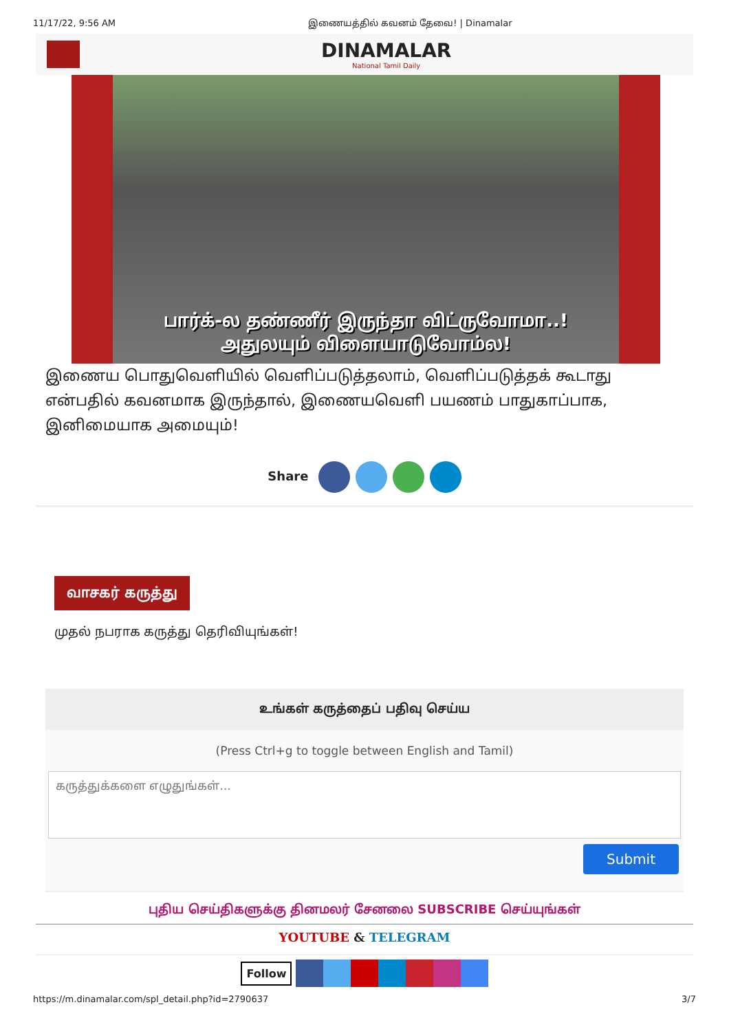11/17/22, 9:56 AM இணையத்தில் கவனம் தேவை! | Dinamalar
DINAMALAR
National Tamil Daily
பார்க்-ல தண்ணீர் இருந்தா விட்ருவோமா..!
அதுலயும் விளையாடுவோம்ல!
இணைய பொதுவெளியில் வெளிப்படுத்தலாம், வெளிப்படுத்தக் கூடாது என்பதில் கவனமாக இருந்தால், இணையவெளி பயணம் பாதுகாப்பாக, இனிமையாக அமையும்!
Share
வாசகர் கருத்து
முதல் நபராக கருத்து தெரிவியுங்கள்!
உங்கள் கருத்தைப் பதிவு செய்ய
(Press Ctrl+g to toggle between English and Tamil)
கருத்துக்களை எழுதுங்கள்...
Submit
புதிய செய்திகளுக்கு தினமலர் சேனலை SUBSCRIBE செய்யுங்கள்
YOUTUBE & TELEGRAM
Follow
https://m.dinamalar.com/spl_detail.php?id=2790637 3/7